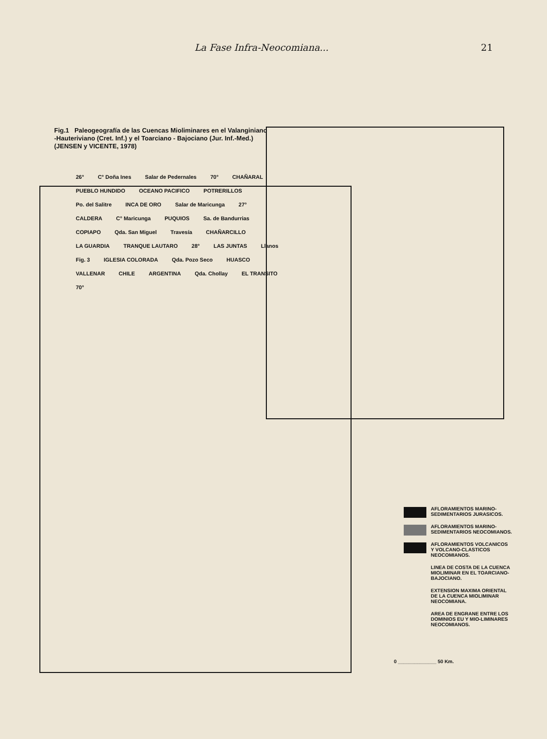La Fase Infra-Neocomiana... 21
Fig.1 Paleogeografía de las Cuencas Mioliminares en el Valanginiano -Hauteriviano (Cret. Inf.) y el Toarciano - Bajociano (Jur. Inf.-Med.)
(JENSEN y VICENTE, 1978)
26° C° Doña Ines Salar de Pedernales 70° CHAÑARAL PUEBLO HUNDIDO OCEANO PACIFICO POTRERILLOS Po. del Salitre INCA DE ORO Salar de Maricunga 27° CALDERA C° Maricunga PUQUIOS Sa. de Bandurrias COPIAPO Qda. San Miguel Travesía CHAÑARCILLO LA GUARDIA TRANQUE LAUTARO 28° LAS JUNTAS Llanos Fig. 3 IGLESIA COLORADA Qda. Pozo Seco HUASCO VALLENAR CHILE ARGENTINA Qda. Chollay EL TRANSITO 70°
AFLORAMIENTOS MARINO-SEDIMENTARIOS JURASICOS.
AFLORAMIENTOS MARINO-SEDIMENTARIOS NEOCOMIANOS.
AFLORAMIENTOS VOLCANICOS Y VOLCANO-CLASTICOS NEOCOMIANOS.
LINEA DE COSTA DE LA CUENCA MIOLIMINAR EN EL TOARCIANO-BAJOCIANO.
EXTENSION MAXIMA ORIENTAL DE LA CUENCA MIOLIMINAR NEOCOMIANA.
AREA DE ENGRANE ENTRE LOS DOMINIOS EU Y MIO-LIMINARES NEOCOMIANOS.
0 ______________ 50 Km.